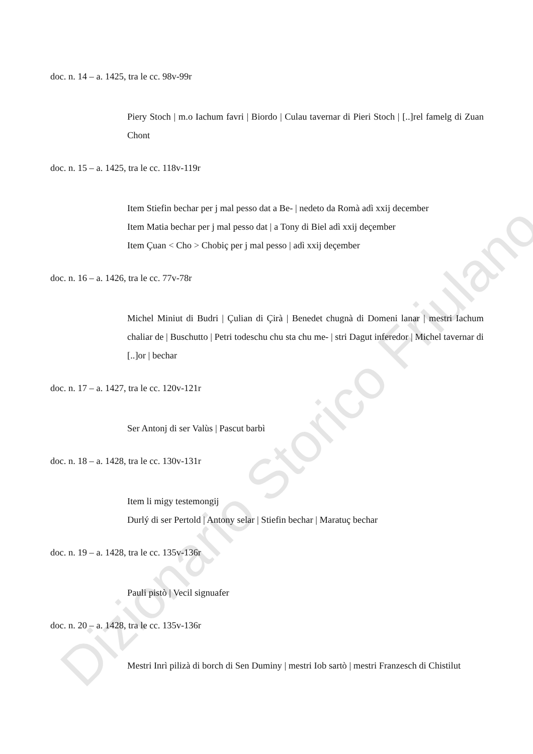doc. n. 14 – a. 1425, tra le cc. 98v-99r
Piery Stoch | m.o Iachum favri | Biordo | Culau tavernar di Pieri Stoch | [..]rel famelg di Zuan Chont
doc. n. 15 – a. 1425, tra le cc. 118v-119r
Item Stiefin bechar per j mal pesso dat a Be- | nedeto da Romà adì xxij december
Item Matia bechar per j mal pesso dat | a Tony di Biel adì xxij deçember
Item Çuan < Cho > Chobiç per j mal pesso | adì xxij deçember
doc. n. 16 – a. 1426, tra le cc. 77v-78r
Michel Miniut di Budri | Çulian di Çirà | Benedet chugnà di Domeni lanar | mestri Iachum chaliar de | Buschutto | Petri todeschu chu sta chu me- | stri Dagut inferedor | Michel tavernar di [..]or | bechar
doc. n. 17 – a. 1427, tra le cc. 120v-121r
Ser Antonj di ser Valùs | Pascut barbì
doc. n. 18 – a. 1428, tra le cc. 130v-131r
Item li migy testemongij
Durlý di ser Pertold | Antony selar | Stiefin bechar | Maratuç bechar
doc. n. 19 – a. 1428, tra le cc. 135v-136r
Pauli pistò | Vecil signuafer
doc. n. 20 – a. 1428, tra le cc. 135v-136r
Mestri Inrì pilizà di borch di Sen Duminy | mestri Iob sartò | mestri Franzesch di Chistilut
Dizionario Storico Friulano